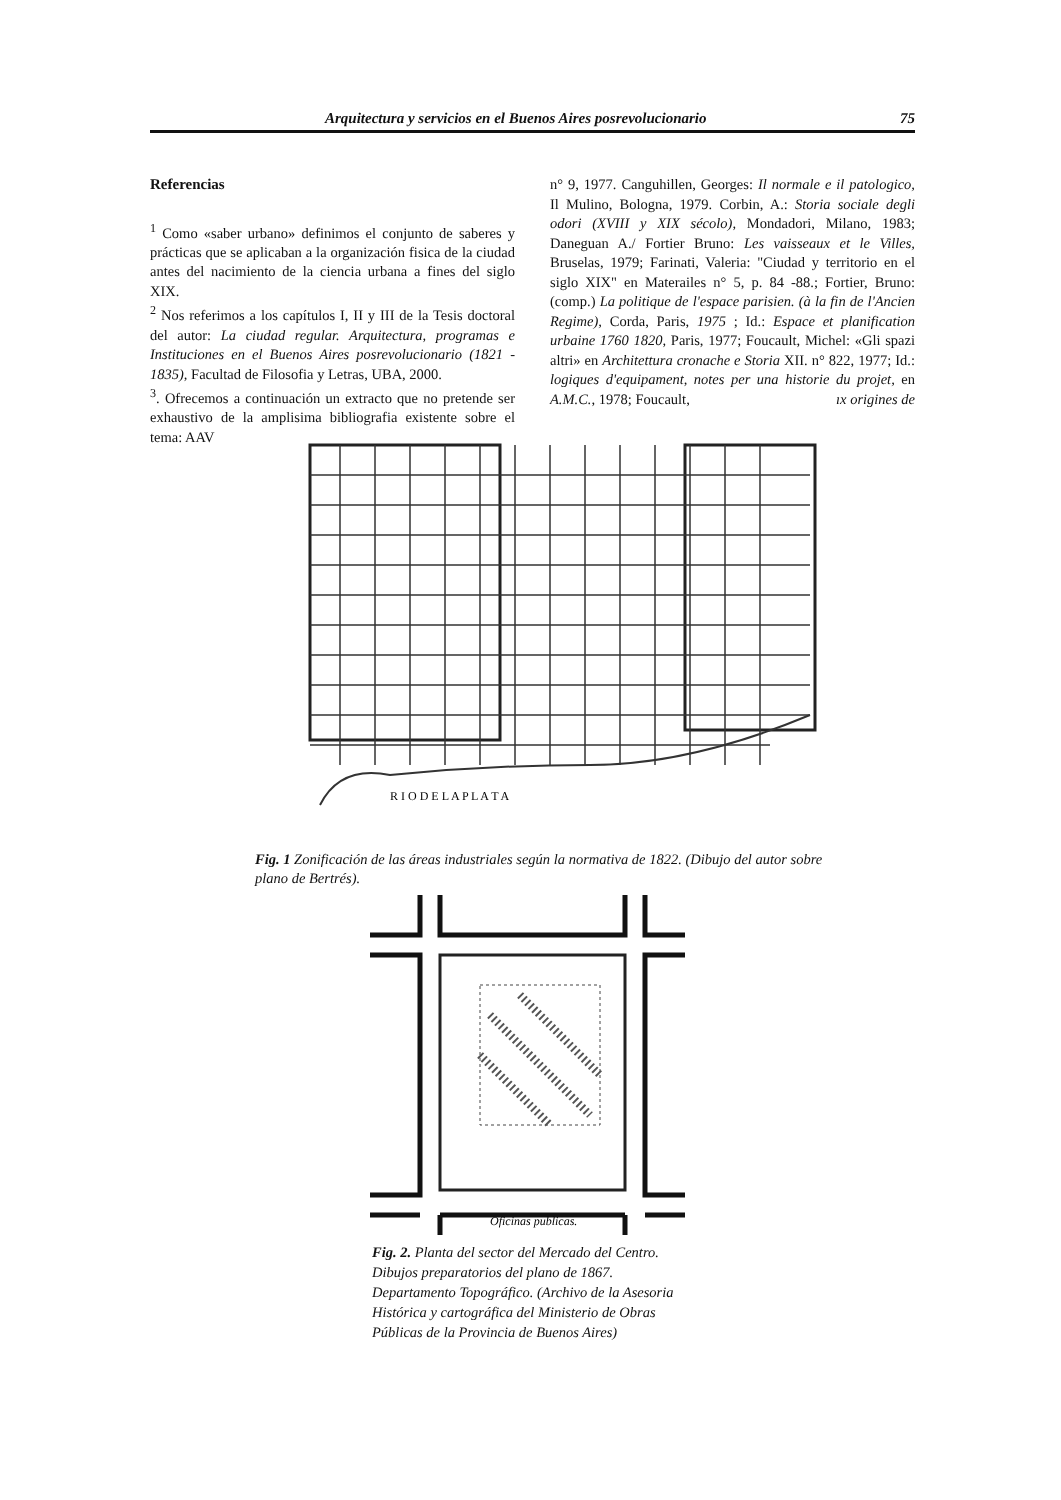Arquitectura y servicios en el Buenos Aires posrevolucionario 75
Referencias
<sup>1</sup> Como «saber urbano» definimos el conjunto de saberes y prácticas que se aplicaban a la organización fisica de la ciudad antes del nacimiento de la ciencia urbana a fines del siglo XIX.
<sup>2</sup> Nos referimos a los capítulos I, II y III de la Tesis doctoral del autor: La ciudad regular. Arquitectura, programas e Instituciones en el Buenos Aires posrevolucionario (1821 - 1835), Facultad de Filosofia y Letras, UBA, 2000.
<sup>3</sup>. Ofrecemos a continuación un extracto que no pretende ser exhaustivo de la amplisima bibliografia existente sobre el tema: AAV
n° 9, 1977. Canguhillen, Georges: Il normale e il patologico, Il Mulino, Bologna, 1979. Corbin, A.: Storia sociale degli odori (XVIII y XIX sécolo), Mondadori, Milano, 1983; Daneguan A./ Fortier Bruno: Les vaisseaux et le Villes, Bruselas, 1979; Farinati, Valeria: "Ciudad y territorio en el siglo XIX" en Materailes n° 5, p. 84 -88.; Fortier, Bruno: (comp.) La politique de l'espace parisien. (à la fin de l'Ancien Regime), Corda, Paris, 1975 ; Id.: Espace et planification urbaine 1760 1820, Paris, 1977; Foucault, Michel: «Gli spazi altri» en Architettura cronache e Storia XII. n° 822, 1977; Id.: logiques d'equipament, notes per una historie du projet, en A.M.C., 1978; Foucault, ıx origines de
R I O D E L A P L A T A
Fig. 1 Zonificación de las áreas industriales según la normativa de 1822. (Dibujo del autor sobre plano de Bertrés).
Oficinas publicas.
Fig. 2. Planta del sector del Mercado del Centro. Dibujos preparatorios del plano de 1867. Departamento Topográfico. (Archivo de la Asesoria Histórica y cartográfica del Ministerio de Obras Públicas de la Provincia de Buenos Aires)